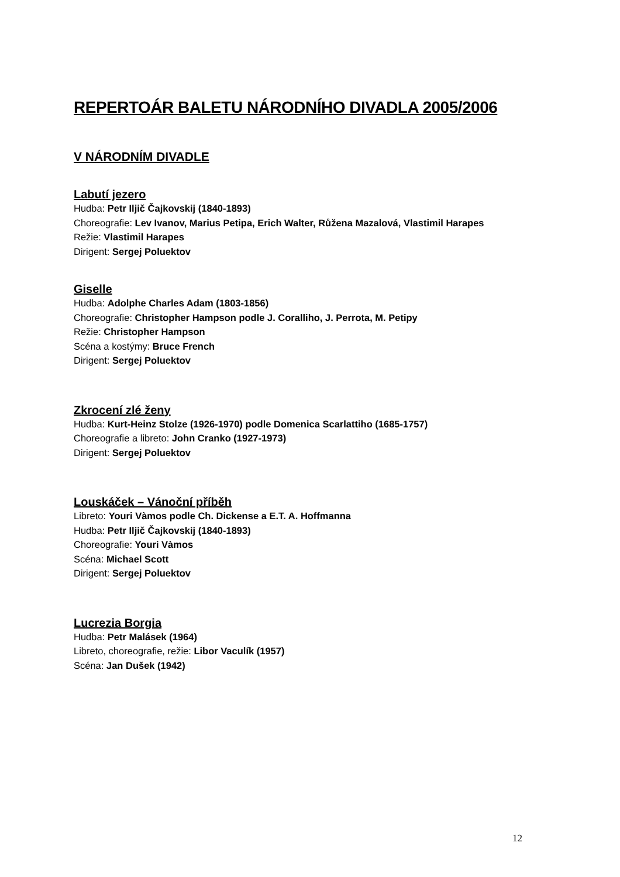REPERTOÁR BALETU NÁRODNÍHO DIVADLA 2005/2006
V NÁRODNÍM DIVADLE
Labutí jezero
Hudba: Petr Iljič Čajkovskij (1840-1893)
Choreografie: Lev Ivanov, Marius Petipa, Erich Walter, Růžena Mazalová, Vlastimil Harapes
Režie: Vlastimil Harapes
Dirigent: Sergej Poluektov
Giselle
Hudba: Adolphe Charles Adam (1803-1856)
Choreografie: Christopher Hampson podle J. Coralliho, J. Perrota, M. Petipy
Režie: Christopher Hampson
Scéna a kostýmy: Bruce French
Dirigent: Sergej Poluektov
Zkrocení zlé ženy
Hudba: Kurt-Heinz Stolze (1926-1970) podle Domenica Scarlattiho (1685-1757)
Choreografie a libreto: John Cranko (1927-1973)
Dirigent: Sergej Poluektov
Louskáček – Vánoční příběh
Libreto: Youri Vàmos podle Ch. Dickense a E.T. A. Hoffmanna
Hudba: Petr Iljič Čajkovskij (1840-1893)
Choreografie: Youri Vàmos
Scéna: Michael Scott
Dirigent: Sergej Poluektov
Lucrezia Borgia
Hudba: Petr Malásek (1964)
Libreto, choreografie, režie: Libor Vaculík (1957)
Scéna: Jan Dušek (1942)
12